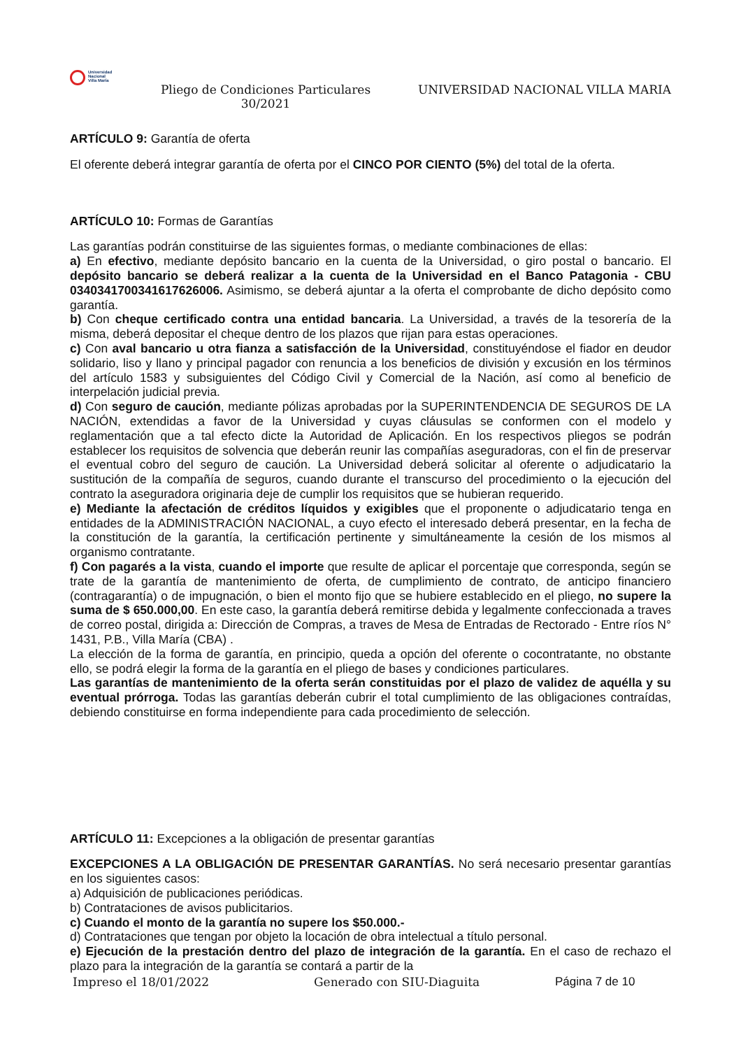Universidad
Nacional
Villa María
Pliego de Condiciones Particulares 30/2021
UNIVERSIDAD NACIONAL VILLA MARIA
ARTÍCULO 9: Garantía de oferta
El oferente deberá integrar garantía de oferta por el CINCO POR CIENTO (5%) del total de la oferta.
ARTÍCULO 10: Formas de Garantías
Las garantías podrán constituirse de las siguientes formas, o mediante combinaciones de ellas:
a) En efectivo, mediante depósito bancario en la cuenta de la Universidad, o giro postal o bancario. El depósito bancario se deberá realizar a la cuenta de la Universidad en el Banco Patagonia - CBU 0340341700341617626006. Asimismo, se deberá ajuntar a la oferta el comprobante de dicho depósito como garantía.
b) Con cheque certificado contra una entidad bancaria. La Universidad, a través de la tesorería de la misma, deberá depositar el cheque dentro de los plazos que rijan para estas operaciones.
c) Con aval bancario u otra fianza a satisfacción de la Universidad, constituyéndose el fiador en deudor solidario, liso y llano y principal pagador con renuncia a los beneficios de división y excusión en los términos del artículo 1583 y subsiguientes del Código Civil y Comercial de la Nación, así como al beneficio de interpelación judicial previa.
d) Con seguro de caución, mediante pólizas aprobadas por la SUPERINTENDENCIA DE SEGUROS DE LA NACIÓN, extendidas a favor de la Universidad y cuyas cláusulas se conformen con el modelo y reglamentación que a tal efecto dicte la Autoridad de Aplicación. En los respectivos pliegos se podrán establecer los requisitos de solvencia que deberán reunir las compañías aseguradoras, con el fin de preservar el eventual cobro del seguro de caución. La Universidad deberá solicitar al oferente o adjudicatario la sustitución de la compañía de seguros, cuando durante el transcurso del procedimiento o la ejecución del contrato la aseguradora originaria deje de cumplir los requisitos que se hubieran requerido.
e) Mediante la afectación de créditos líquidos y exigibles que el proponente o adjudicatario tenga en entidades de la ADMINISTRACIÓN NACIONAL, a cuyo efecto el interesado deberá presentar, en la fecha de la constitución de la garantía, la certificación pertinente y simultáneamente la cesión de los mismos al organismo contratante.
f) Con pagarés a la vista, cuando el importe que resulte de aplicar el porcentaje que corresponda, según se trate de la garantía de mantenimiento de oferta, de cumplimiento de contrato, de anticipo financiero (contragarantía) o de impugnación, o bien el monto fijo que se hubiere establecido en el pliego, no supere la suma de $ 650.000,00. En este caso, la garantía deberá remitirse debida y legalmente confeccionada a traves de correo postal, dirigida a: Dirección de Compras, a traves de Mesa de Entradas de Rectorado - Entre ríos N° 1431, P.B., Villa María (CBA) .
La elección de la forma de garantía, en principio, queda a opción del oferente o cocontratante, no obstante ello, se podrá elegir la forma de la garantía en el pliego de bases y condiciones particulares.
Las garantías de mantenimiento de la oferta serán constituidas por el plazo de validez de aquélla y su eventual prórroga. Todas las garantías deberán cubrir el total cumplimiento de las obligaciones contraídas, debiendo constituirse en forma independiente para cada procedimiento de selección.
ARTÍCULO 11: Excepciones a la obligación de presentar garantías
EXCEPCIONES A LA OBLIGACIÓN DE PRESENTAR GARANTÍAS. No será necesario presentar garantías en los siguientes casos:
a) Adquisición de publicaciones periódicas.
b) Contrataciones de avisos publicitarios.
c) Cuando el monto de la garantía no supere los $50.000.-
d) Contrataciones que tengan por objeto la locación de obra intelectual a título personal.
e) Ejecución de la prestación dentro del plazo de integración de la garantía. En el caso de rechazo el plazo para la integración de la garantía se contará a partir de la
Impreso el 18/01/2022 Generado con SIU-Diaguita Página 7 de 10